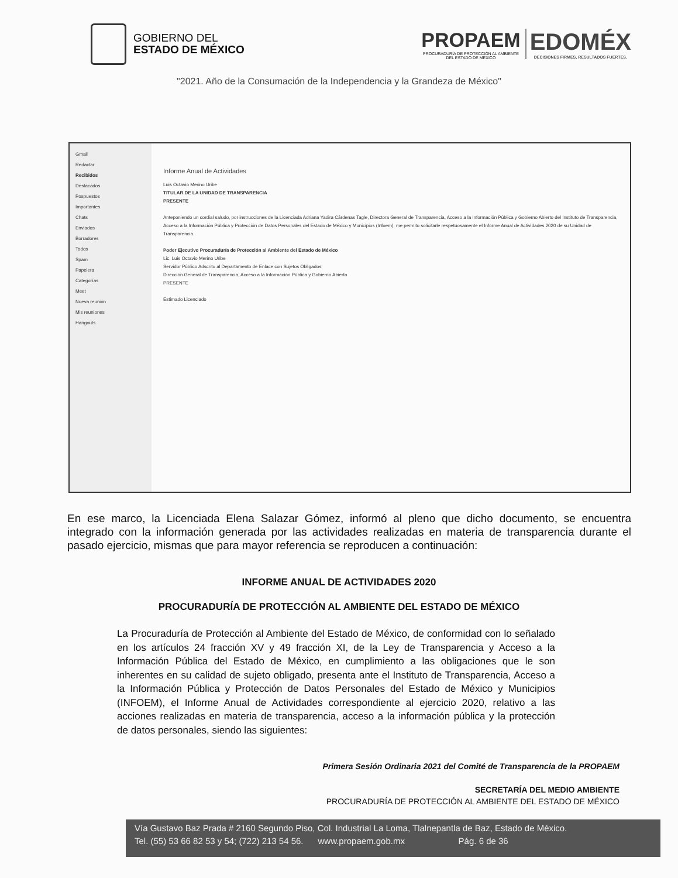GOBIERNO DEL
ESTADO DE MÉXICO
PROPAEM
PROCURADURÍA DE PROTECCIÓN AL AMBIENTE
DEL ESTADO DE MÉXICO
EDOMÉX
DECISIONES FIRMES, RESULTADOS FUERTES.
"2021. Año de la Consumación de la Independencia y la Grandeza de México"
Gmail
Redactar
Recibidos
Destacados
Pospuestos
Importantes
Chats
Enviados
Borradores
Todos
Spam
Papelera
Categorías
Meet
Nueva reunión
Mis reuniones
Hangouts
Informe Anual de Actividades
Luis Octavio Merino Uribe
TITULAR DE LA UNIDAD DE TRANSPARENCIA
PRESENTE
Anteponiendo un cordial saludo, por instrucciones de la Licenciada Adriana Yadira Cárdenas Tagle, Directora General de Transparencia, Acceso a la Información Pública y Gobierno Abierto del Instituto de Transparencia, Acceso a la Información Pública y Protección de Datos Personales del Estado de México y Municipios (Infoem), me permito solicitarle respetuosamente el Informe Anual de Actividades 2020 de su Unidad de Transparencia.
Poder Ejecutivo Procuraduría de Protección al Ambiente del Estado de México
Lic. Luis Octavio Merino Uribe
Servidor Público Adscrito al Departamento de Enlace con Sujetos Obligados
Dirección General de Transparencia, Acceso a la Información Pública y Gobierno Abierto
PRESENTE
Estimado Licenciado
En ese marco, la Licenciada Elena Salazar Gómez, informó al pleno que dicho documento, se encuentra integrado con la información generada por las actividades realizadas en materia de transparencia durante el pasado ejercicio, mismas que para mayor referencia se reproducen a continuación:
INFORME ANUAL DE ACTIVIDADES 2020
PROCURADURÍA DE PROTECCIÓN AL AMBIENTE DEL ESTADO DE MÉXICO
La Procuraduría de Protección al Ambiente del Estado de México, de conformidad con lo señalado en los artículos 24 fracción XV y 49 fracción XI, de la Ley de Transparencia y Acceso a la Información Pública del Estado de México, en cumplimiento a las obligaciones que le son inherentes en su calidad de sujeto obligado, presenta ante el Instituto de Transparencia, Acceso a la Información Pública y Protección de Datos Personales del Estado de México y Municipios (INFOEM), el Informe Anual de Actividades correspondiente al ejercicio 2020, relativo a las acciones realizadas en materia de transparencia, acceso a la información pública y la protección de datos personales, siendo las siguientes:
Primera Sesión Ordinaria 2021 del Comité de Transparencia de la PROPAEM
SECRETARÍA DEL MEDIO AMBIENTE
PROCURADURÍA DE PROTECCIÓN AL AMBIENTE DEL ESTADO DE MÉXICO
Vía Gustavo Baz Prada # 2160 Segundo Piso, Col. Industrial La Loma, Tlalnepantla de Baz, Estado de México.
Tel. (55) 53 66 82 53 y 54; (722) 213 54 56. www.propaem.gob.mx Pág. 6 de 36